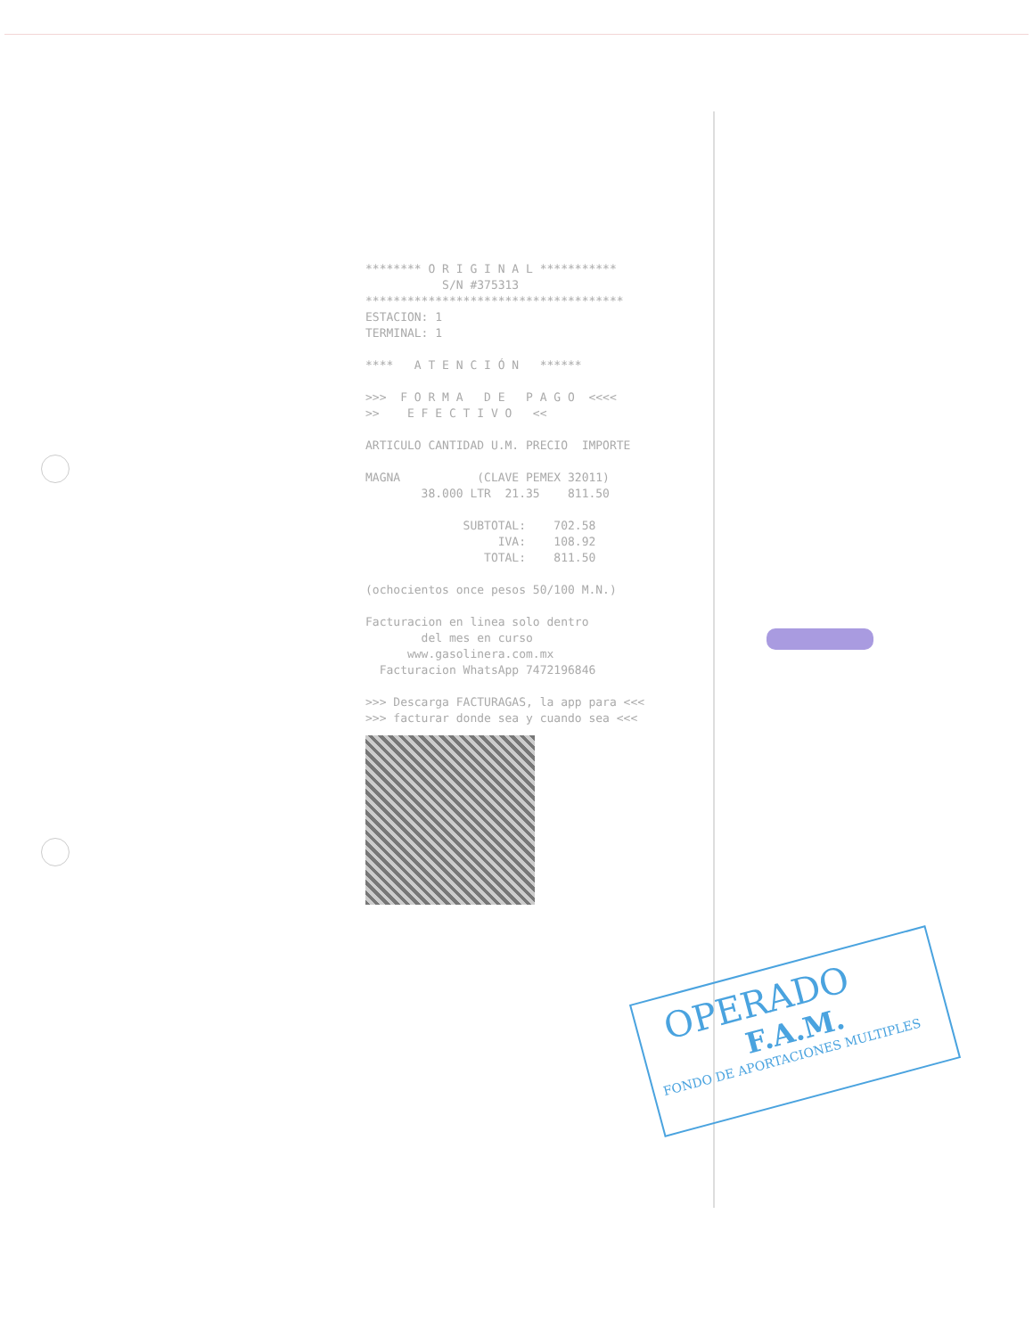******** O R I G I N A L *********** S/N #375313 ************************************* ESTACION: 1 TERMINAL: 1 **** A T E N C I Ó N ****** >>> F O R M A D E P A G O <<<< >> E F E C T I V O << ARTICULO CANTIDAD U.M. PRECIO IMPORTE MAGNA (CLAVE PEMEX 32011) 38.000 LTR 21.35 811.50 SUBTOTAL: 702.58 IVA: 108.92 TOTAL: 811.50 (ochocientos once pesos 50/100 M.N.) Facturacion en linea solo dentro del mes en curso www.gasolinera.com.mx Facturacion WhatsApp 7472196846 >>> Descarga FACTURAGAS, la app para <<< >>> facturar donde sea y cuando sea <<<
OPERADO
F.A.M.
FONDO DE APORTACIONES MULTIPLES